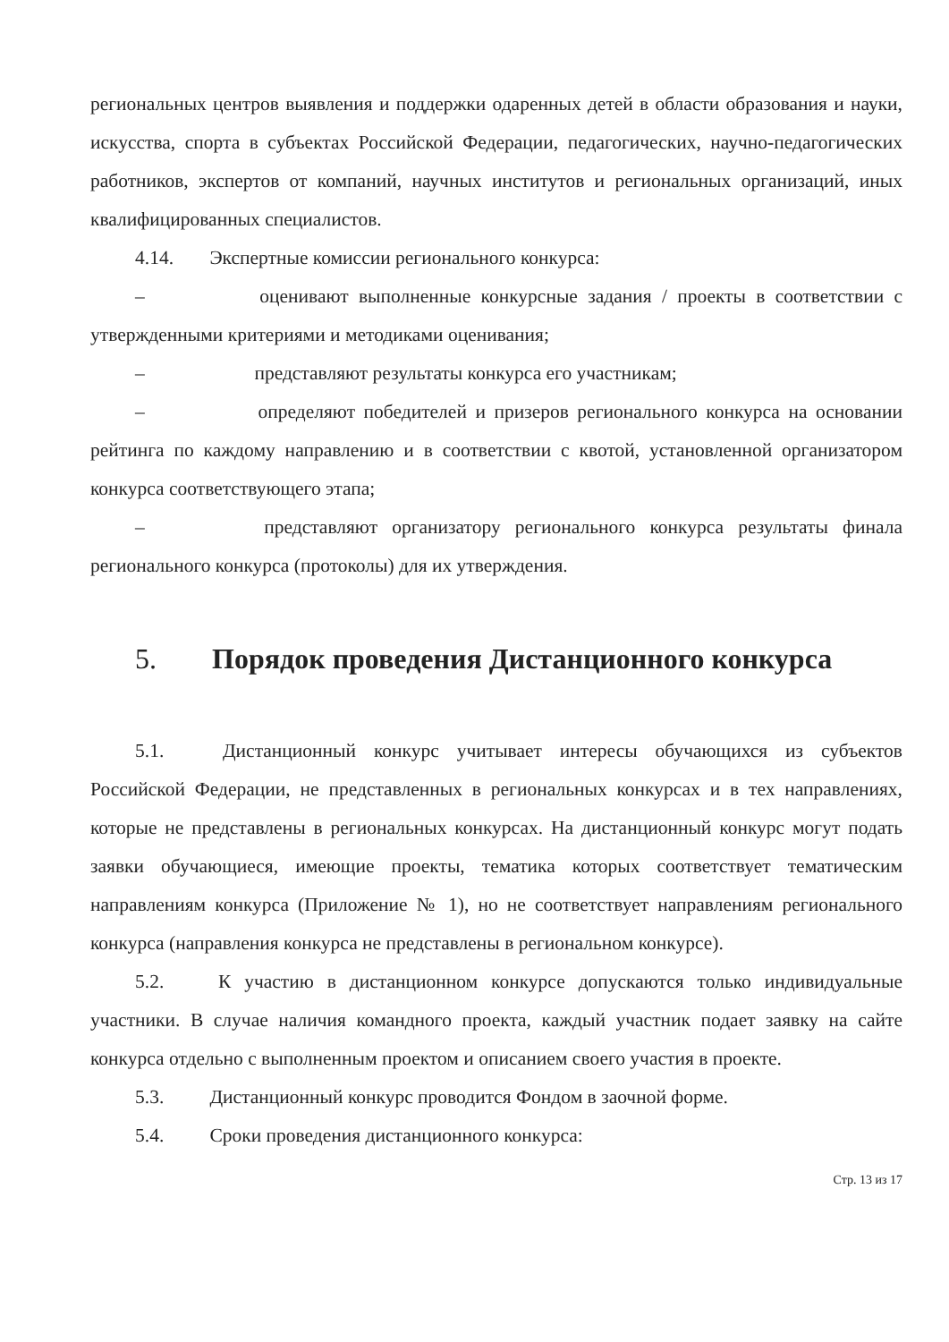региональных центров выявления и поддержки одаренных детей в области образования и науки, искусства, спорта в субъектах Российской Федерации, педагогических, научно-педагогических работников, экспертов от компаний, научных институтов и региональных организаций, иных квалифицированных специалистов.
4.14. Экспертные комиссии регионального конкурса:
– оценивают выполненные конкурсные задания / проекты в соответствии с утвержденными критериями и методиками оценивания;
– представляют результаты конкурса его участникам;
– определяют победителей и призеров регионального конкурса на основании рейтинга по каждому направлению и в соответствии с квотой, установленной организатором конкурса соответствующего этапа;
– представляют организатору регионального конкурса результаты финала регионального конкурса (протоколы) для их утверждения.
5. Порядок проведения Дистанционного конкурса
5.1. Дистанционный конкурс учитывает интересы обучающихся из субъектов Российской Федерации, не представленных в региональных конкурсах и в тех направлениях, которые не представлены в региональных конкурсах. На дистанционный конкурс могут подать заявки обучающиеся, имеющие проекты, тематика которых соответствует тематическим направлениям конкурса (Приложение № 1), но не соответствует направлениям регионального конкурса (направления конкурса не представлены в региональном конкурсе).
5.2. К участию в дистанционном конкурсе допускаются только индивидуальные участники. В случае наличия командного проекта, каждый участник подает заявку на сайте конкурса отдельно с выполненным проектом и описанием своего участия в проекте.
5.3. Дистанционный конкурс проводится Фондом в заочной форме.
5.4. Сроки проведения дистанционного конкурса:
Стр. 13 из 17